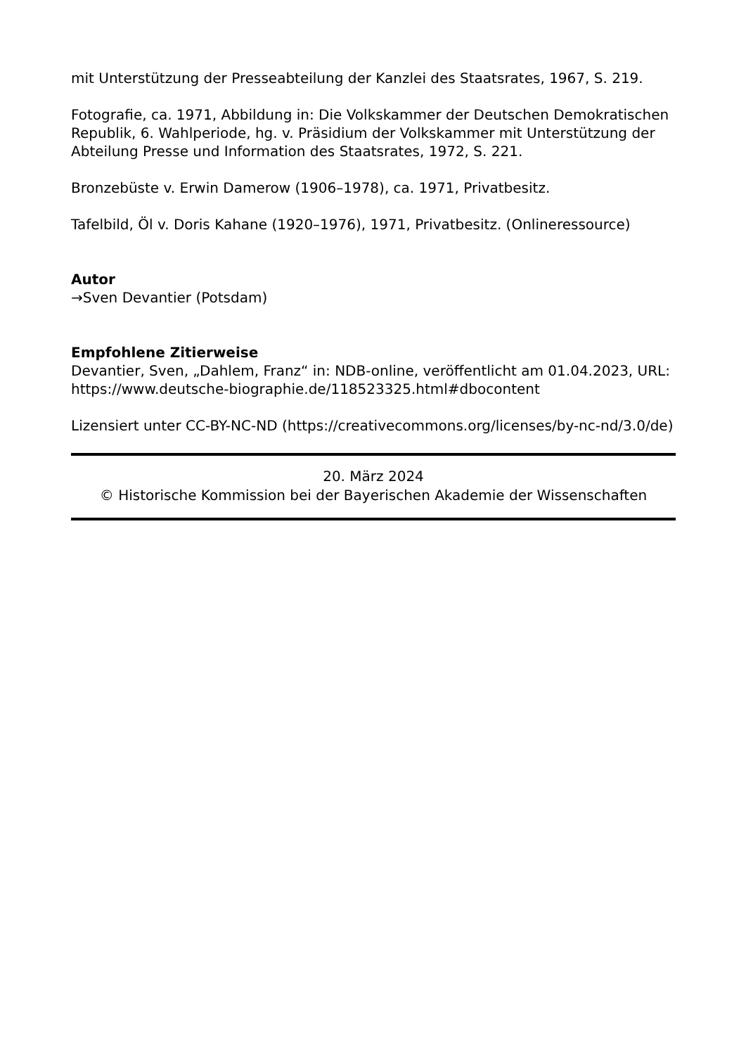mit Unterstützung der Presseabteilung der Kanzlei des Staatsrates, 1967, S. 219.
Fotografie, ca. 1971, Abbildung in: Die Volkskammer der Deutschen Demokratischen Republik, 6. Wahlperiode, hg. v. Präsidium der Volkskammer mit Unterstützung der Abteilung Presse und Information des Staatsrates, 1972, S. 221.
Bronzebüste v. Erwin Damerow (1906–1978), ca. 1971, Privatbesitz.
Tafelbild, Öl v. Doris Kahane (1920–1976), 1971, Privatbesitz. (Onlineressource)
Autor
→Sven Devantier (Potsdam)
Empfohlene Zitierweise
Devantier, Sven, „Dahlem, Franz“ in: NDB-online, veröffentlicht am 01.04.2023, URL: https://www.deutsche-biographie.de/118523325.html#dbocontent
Lizensiert unter CC-BY-NC-ND (https://creativecommons.org/licenses/by-nc-nd/3.0/de)
20. März 2024
© Historische Kommission bei der Bayerischen Akademie der Wissenschaften